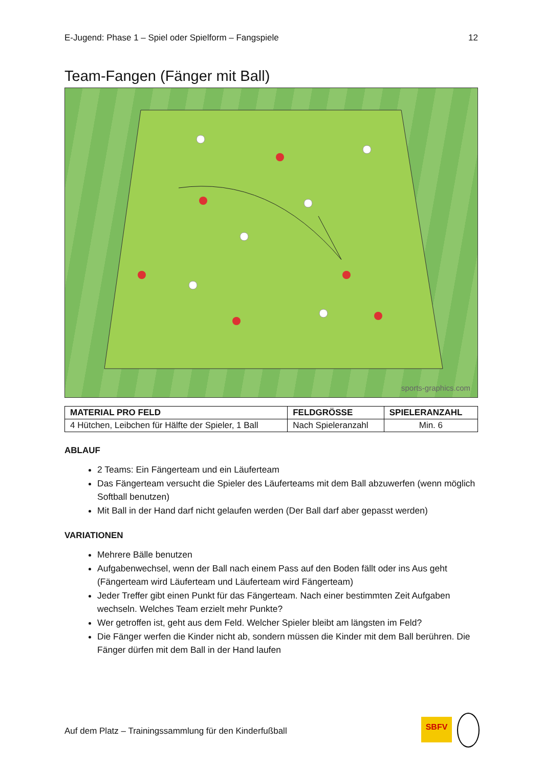E-Jugend: Phase 1 – Spiel oder Spielform – Fangspiele 12
Team-Fangen (Fänger mit Ball)
sports-graphics.com
| MATERIAL PRO FELD | FELDGRÖSSE | SPIELERANZAHL |
| --- | --- | --- |
| 4 Hütchen, Leibchen für Hälfte der Spieler, 1 Ball | Nach Spieleranzahl | Min. 6 |
ABLAUF
2 Teams: Ein Fängerteam und ein Läuferteam
Das Fängerteam versucht die Spieler des Läuferteams mit dem Ball abzuwerfen (wenn möglich Softball benutzen)
Mit Ball in der Hand darf nicht gelaufen werden (Der Ball darf aber gepasst werden)
VARIATIONEN
Mehrere Bälle benutzen
Aufgabenwechsel, wenn der Ball nach einem Pass auf den Boden fällt oder ins Aus geht (Fängerteam wird Läuferteam und Läuferteam wird Fängerteam)
Jeder Treffer gibt einen Punkt für das Fängerteam. Nach einer bestimmten Zeit Aufgaben wechseln. Welches Team erzielt mehr Punkte?
Wer getroffen ist, geht aus dem Feld. Welcher Spieler bleibt am längsten im Feld?
Die Fänger werfen die Kinder nicht ab, sondern müssen die Kinder mit dem Ball berühren. Die Fänger dürfen mit dem Ball in der Hand laufen
Auf dem Platz – Trainingssammlung für den Kinderfußball
SBFV